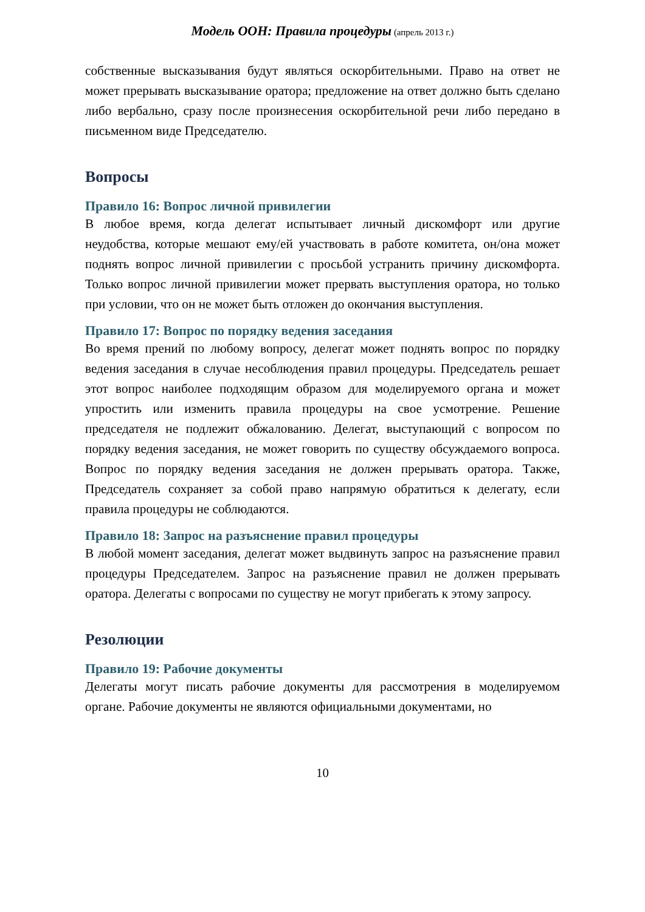Модель ООН: Правила процедуры (апрель 2013 г.)
собственные высказывания будут являться оскорбительными. Право на ответ не может прерывать высказывание оратора; предложение на ответ должно быть сделано либо вербально, сразу после произнесения оскорбительной речи либо передано в письменном виде Председателю.
Вопросы
Правило 16: Вопрос личной привилегии
В любое время, когда делегат испытывает личный дискомфорт или другие неудобства, которые мешают ему/ей участвовать в работе комитета, он/она может поднять вопрос личной привилегии с просьбой устранить причину дискомфорта. Только вопрос личной привилегии может прервать выступления оратора, но только при условии, что он не может быть отложен до окончания выступления.
Правило 17: Вопрос по порядку ведения заседания
Во время прений по любому вопросу, делегат может поднять вопрос по порядку ведения заседания в случае несоблюдения правил процедуры. Председатель решает этот вопрос наиболее подходящим образом для моделируемого органа и может упростить или изменить правила процедуры на свое усмотрение. Решение председателя не подлежит обжалованию. Делегат, выступающий с вопросом по порядку ведения заседания, не может говорить по существу обсуждаемого вопроса. Вопрос по порядку ведения заседания не должен прерывать оратора. Также, Председатель сохраняет за собой право напрямую обратиться к делегату, если правила процедуры не соблюдаются.
Правило 18: Запрос на разъяснение правил процедуры
В любой момент заседания, делегат может выдвинуть запрос на разъяснение правил процедуры Председателем. Запрос на разъяснение правил не должен прерывать оратора. Делегаты с вопросами по существу не могут прибегать к этому запросу.
Резолюции
Правило 19: Рабочие документы
Делегаты могут писать рабочие документы для рассмотрения в моделируемом органе. Рабочие документы не являются официальными документами, но
10